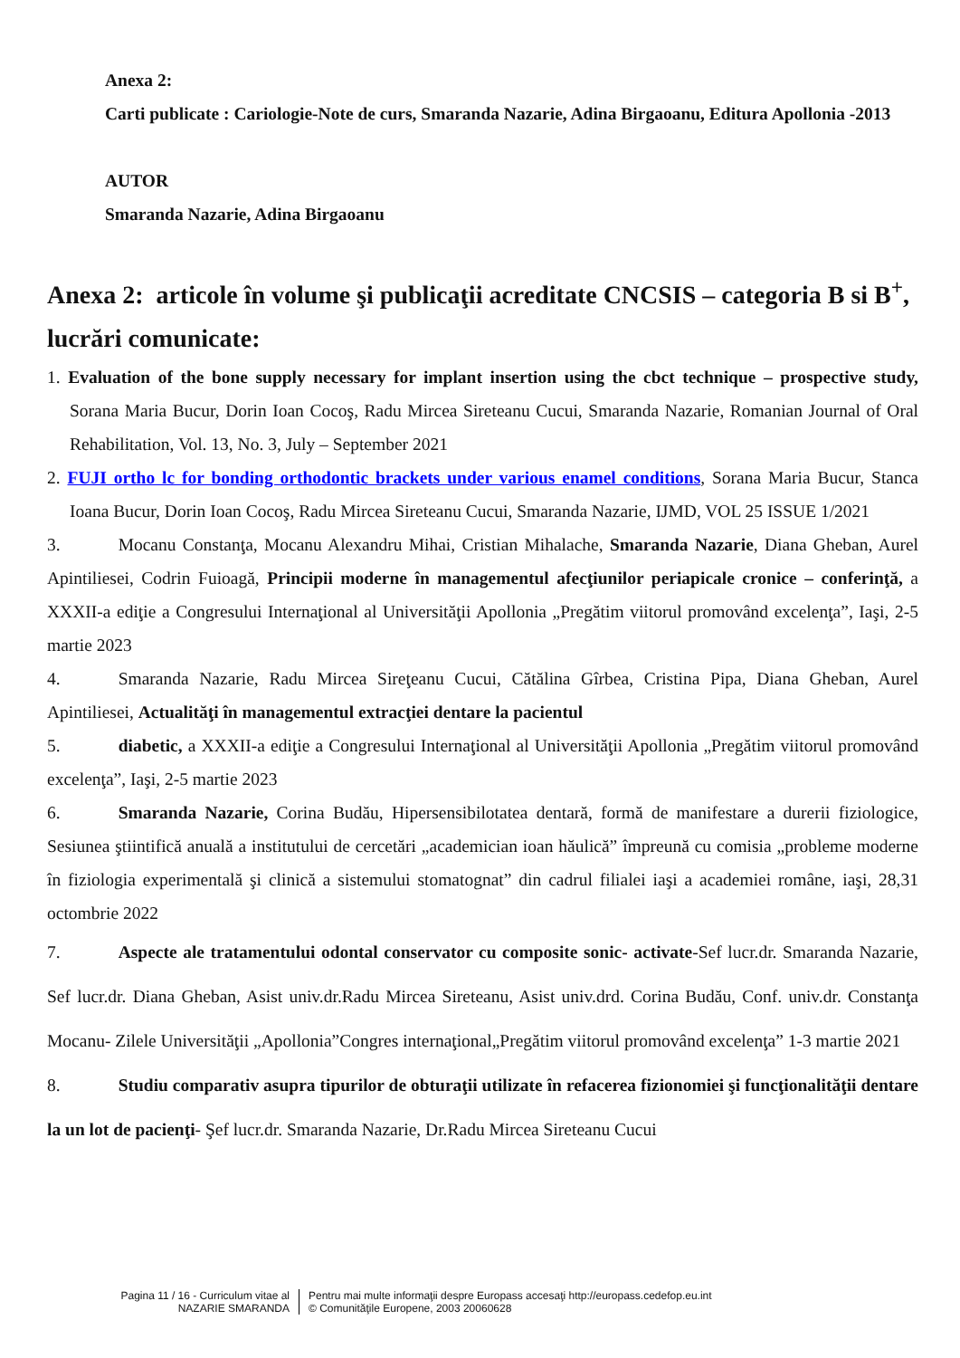Anexa 2:
Carti publicate : Cariologie-Note de curs, Smaranda Nazarie, Adina Birgaoanu, Editura Apollonia -2013
AUTOR
Smaranda Nazarie, Adina Birgaoanu
Anexa 2: articole în volume şi publicaţii acreditate CNCSIS – categoria B si B<sup>+</sup>, lucrări comunicate:
1. Evaluation of the bone supply necessary for implant insertion using the cbct technique – prospective study, Sorana Maria Bucur, Dorin Ioan Cocoş, Radu Mircea Sireteanu Cucui, Smaranda Nazarie, Romanian Journal of Oral Rehabilitation, Vol. 13, No. 3, July – September 2021
2. FUJI ortho lc for bonding orthodontic brackets under various enamel conditions, Sorana Maria Bucur, Stanca Ioana Bucur, Dorin Ioan Cocoş, Radu Mircea Sireteanu Cucui, Smaranda Nazarie, IJMD, VOL 25 ISSUE 1/2021
3. Mocanu Constanţa, Mocanu Alexandru Mihai, Cristian Mihalache, Smaranda Nazarie, Diana Gheban, Aurel Apintiliesei, Codrin Fuioagă, Principii moderne în managementul afecţiunilor periapicale cronice – conferinţă, a XXXII-a ediţie a Congresului Internaţional al Universităţii Apollonia „Pregătim viitorul promovând excelenţa”, Iaşi, 2-5 martie 2023
4. Smaranda Nazarie, Radu Mircea Sireţeanu Cucui, Cătălina Gîrbea, Cristina Pipa, Diana Gheban, Aurel Apintiliesei, Actualităţi în managementul extracţiei dentare la pacientul
5. diabetic, a XXXII-a ediţie a Congresului Internaţional al Universităţii Apollonia „Pregătim viitorul promovând excelenţa”, Iaşi, 2-5 martie 2023
6. Smaranda Nazarie, Corina Budău, Hipersensibilotatea dentară, formă de manifestare a durerii fiziologice, Sesiunea ştiintifică anuală a institutului de cercetări „academician ioan hăulică” împreună cu comisia „probleme moderne în fiziologia experimentală şi clinică a sistemului stomatognat” din cadrul filialei iaşi a academiei române, iaşi, 28,31 octombrie 2022
7. Aspecte ale tratamentului odontal conservator cu composite sonic- activate-Sef lucr.dr. Smaranda Nazarie, Sef lucr.dr. Diana Gheban, Asist univ.dr.Radu Mircea Sireteanu, Asist univ.drd. Corina Budău, Conf. univ.dr. Constanţa Mocanu- Zilele Universităţii „Apollonia”Congres internaţional„Pregătim viitorul promovând excelenţa” 1-3 martie 2021
8. Studiu comparativ asupra tipurilor de obturaţii utilizate în refacerea fizionomiei şi funcţionalităţii dentare la un lot de pacienţi- Şef lucr.dr. Smaranda Nazarie, Dr.Radu Mircea Sireteanu Cucui
Pagina 11 / 16 - Curriculum vitae al
NAZARIE SMARANDA
Pentru mai multe informaţii despre Europass accesaţi http://europass.cedefop.eu.int
© Comunităţile Europene, 2003 20060628